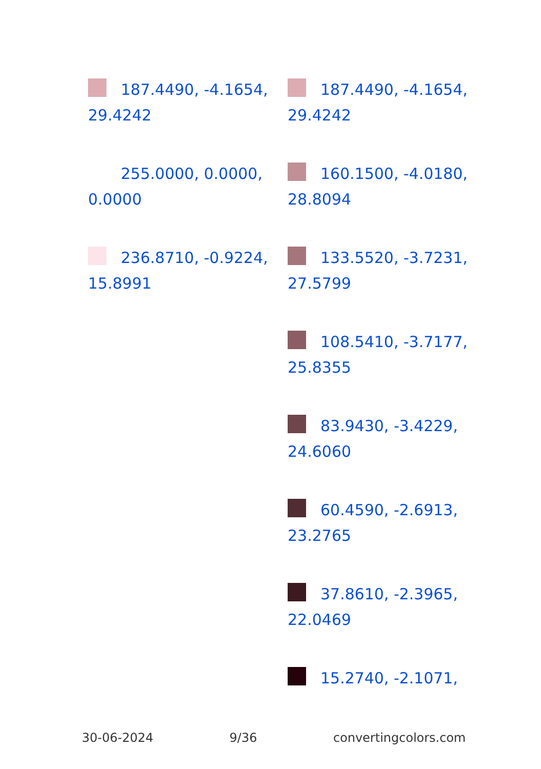187.4490, -4.1654, 29.4242
255.0000, 0.0000, 0.0000
236.8710, -0.9224, 15.8991
187.4490, -4.1654, 29.4242
160.1500, -4.0180, 28.8094
133.5520, -3.7231, 27.5799
108.5410, -3.7177, 25.8355
83.9430, -3.4229, 24.6060
60.4590, -2.6913, 23.2765
37.8610, -2.3965, 22.0469
15.2740, -2.1071,
30-06-2024 9/36 convertingcolors.com